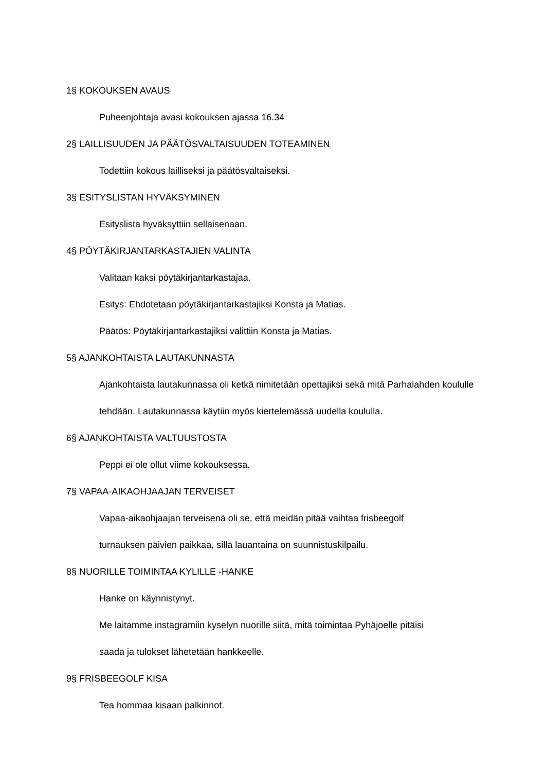1§ KOKOUKSEN AVAUS
Puheenjohtaja avasi kokouksen ajassa 16.34
2§ LAILLISUUDEN JA PÄÄTÖSVALTAISUUDEN TOTEAMINEN
Todettiin kokous lailliseksi ja päätösvaltaiseksi.
3§ ESITYSLISTAN HYVÄKSYMINEN
Esityslista hyväksyttiin sellaisenaan.
4§ PÖYTÄKIRJANTARKASTAJIEN VALINTA
Valitaan kaksi pöytäkirjantarkastajaa.
Esitys: Ehdotetaan pöytäkirjantarkastajiksi Konsta ja Matias.
Päätös: Pöytäkirjantarkastajiksi valittiin Konsta ja Matias.
5§ AJANKOHTAISTA LAUTAKUNNASTA
Ajankohtaista lautakunnassa oli ketkä nimitetään opettajiksi sekä mitä Parhalahden koululle tehdään. Lautakunnassa käytiin myös kiertelemässä uudella koululla.
6§ AJANKOHTAISTA VALTUUSTOSTA
Peppi ei ole ollut viime kokouksessa.
7§ VAPAA-AIKAOHJAAJAN TERVEISET
Vapaa-aikaohjaajan terveisenä oli se, että meidän pitää vaihtaa frisbeegolf
turnauksen päivien paikkaa, sillä lauantaina on suunnistuskilpailu.
8§ NUORILLE TOIMINTAA KYLILLE -HANKE
Hanke on käynnistynyt.
Me laitamme instagramiin kyselyn nuorille siitä, mitä toimintaa Pyhäjoelle pitäisi
saada ja tulokset lähetetään hankkeelle.
9§ FRISBEEGOLF KISA
Tea hommaa kisaan palkinnot.